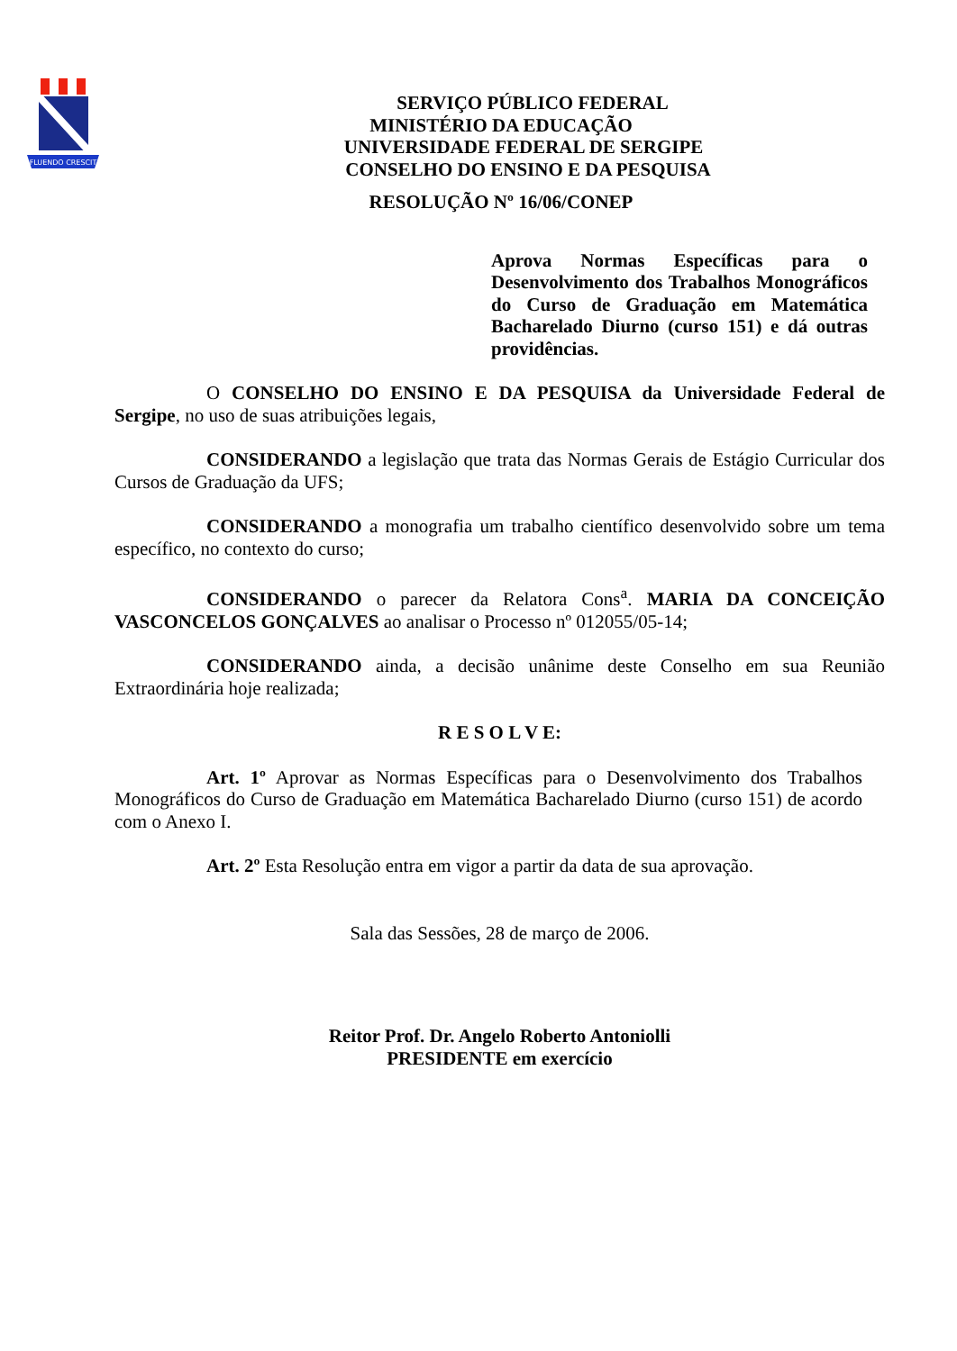FLUENDO CRESCIT
SERVIÇO PÚBLICO FEDERAL
MINISTÉRIO DA EDUCAÇÃO
UNIVERSIDADE FEDERAL DE SERGIPE
CONSELHO DO ENSINO E DA PESQUISA
RESOLUÇÃO Nº 16/06/CONEP
Aprova Normas Específicas para o Desenvolvimento dos Trabalhos Monográficos do Curso de Graduação em Matemática Bacharelado Diurno (curso 151) e dá outras providências.
O CONSELHO DO ENSINO E DA PESQUISA da Universidade Federal de Sergipe, no uso de suas atribuições legais,
CONSIDERANDO a legislação que trata das Normas Gerais de Estágio Curricular dos Cursos de Graduação da UFS;
CONSIDERANDO a monografia um trabalho científico desenvolvido sobre um tema específico, no contexto do curso;
CONSIDERANDO o parecer da Relatora Cons<sup>a</sup>. MARIA DA CONCEIÇÃO VASCONCELOS GONÇALVES ao analisar o Processo nº 012055/05-14;
CONSIDERANDO ainda, a decisão unânime deste Conselho em sua Reunião Extraordinária hoje realizada;
R E S O L V E:
Art. 1º Aprovar as Normas Específicas para o Desenvolvimento dos Trabalhos Monográficos do Curso de Graduação em Matemática Bacharelado Diurno (curso 151) de acordo com o Anexo I.
Art. 2º Esta Resolução entra em vigor a partir da data de sua aprovação.
Sala das Sessões, 28 de março de 2006.
Reitor Prof. Dr. Angelo Roberto Antoniolli
PRESIDENTE em exercício